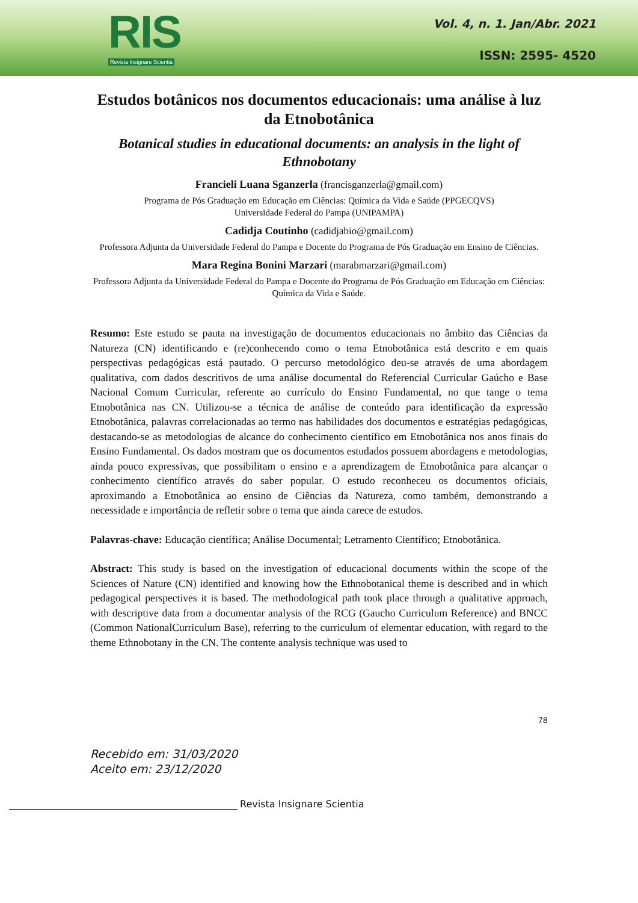RIS
Revista Insignare Scientia
Vol. 4, n. 1. Jan/Abr. 2021
ISSN: 2595- 4520
Estudos botânicos nos documentos educacionais: uma análise à luz da Etnobotânica
Botanical studies in educational documents: an analysis in the light of Ethnobotany
Francieli Luana Sganzerla (francisganzerla@gmail.com)
Programa de Pós Graduação em Educação em Ciências: Química da Vida e Saúde (PPGECQVS)
Universidade Federal do Pampa (UNIPAMPA)
Cadidja Coutinho (cadidjabio@gmail.com)
Professora Adjunta da Universidade Federal do Pampa e Docente do Programa de Pós Graduação em Ensino de Ciências.
Mara Regina Bonini Marzari (marabmarzari@gmail.com)
Professora Adjunta da Universidade Federal do Pampa e Docente do Programa de Pós Graduação em Educação em Ciências: Química da Vida e Saúde.
Resumo: Este estudo se pauta na investigação de documentos educacionais no âmbito das Ciências da Natureza (CN) identificando e (re)conhecendo como o tema Etnobotânica está descrito e em quais perspectivas pedagógicas está pautado. O percurso metodológico deu-se através de uma abordagem qualitativa, com dados descritivos de uma análise documental do Referencial Curricular Gaúcho e Base Nacional Comum Curricular, referente ao currículo do Ensino Fundamental, no que tange o tema Etnobotânica nas CN. Utilizou-se a técnica de análise de conteúdo para identificação da expressão Etnobotânica, palavras correlacionadas ao termo nas habilidades dos documentos e estratégias pedagógicas, destacando-se as metodologias de alcance do conhecimento científico em Etnobotânica nos anos finais do Ensino Fundamental. Os dados mostram que os documentos estudados possuem abordagens e metodologias, ainda pouco expressivas, que possibilitam o ensino e a aprendizagem de Etnobotânica para alcançar o conhecimento científico através do saber popular. O estudo reconheceu os documentos oficiais, aproximando a Etnobotânica ao ensino de Ciências da Natureza, como também, demonstrando a necessidade e importância de refletir sobre o tema que ainda carece de estudos.
Palavras-chave: Educação científica; Análise Documental; Letramento Científico; Etnobotânica.
Abstract: This study is based on the investigation of educacional documents within the scope of the Sciences of Nature (CN) identified and knowing how the Ethnobotanical theme is described and in which pedagogical perspectives it is based. The methodological path took place through a qualitative approach, with descriptive data from a documentar analysis of the RCG (Gaucho Curriculum Reference) and BNCC (Common NationalCurriculum Base), referring to the curriculum of elementar education, with regard to the theme Ethnobotany in the CN. The contente analysis technique was used to
78
Recebido em: 31/03/2020
Aceito em: 23/12/2020
Revista Insignare Scientia